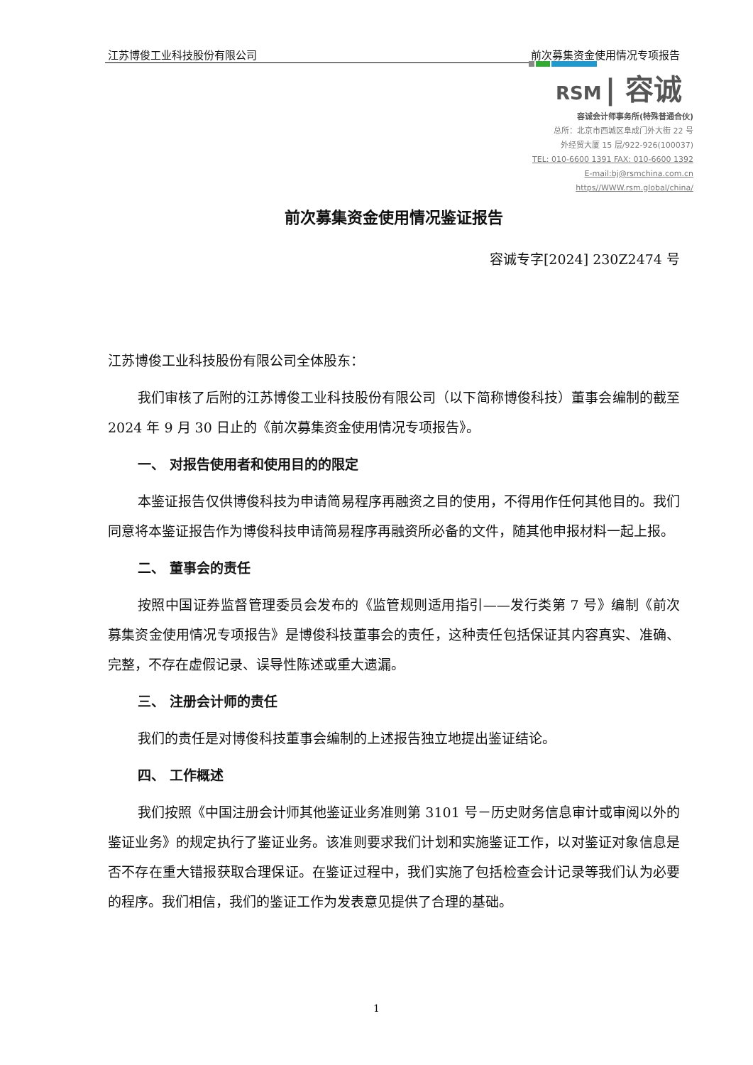江苏博俊工业科技股份有限公司 前次募集资金使用情况专项报告
RSM | 容诚
容诚会计师事务所(特殊普通合伙)
总所：北京市西城区阜成门外大街 22 号
外经贸大厦 15 层/922-926(100037)
TEL: 010-6600 1391 FAX: 010-6600 1392
E-mail:bj@rsmchina.com.cn
https//WWW.rsm.global/china/
前次募集资金使用情况鉴证报告
容诚专字[2024] 230Z2474 号
江苏博俊工业科技股份有限公司全体股东：
我们审核了后附的江苏博俊工业科技股份有限公司（以下简称博俊科技）董事会编制的截至 2024 年 9 月 30 日止的《前次募集资金使用情况专项报告》。
一、 对报告使用者和使用目的的限定
本鉴证报告仅供博俊科技为申请简易程序再融资之目的使用，不得用作任何其他目的。我们同意将本鉴证报告作为博俊科技申请简易程序再融资所必备的文件，随其他申报材料一起上报。
二、 董事会的责任
按照中国证券监督管理委员会发布的《监管规则适用指引——发行类第 7 号》编制《前次募集资金使用情况专项报告》是博俊科技董事会的责任，这种责任包括保证其内容真实、准确、完整，不存在虚假记录、误导性陈述或重大遗漏。
三、 注册会计师的责任
我们的责任是对博俊科技董事会编制的上述报告独立地提出鉴证结论。
四、 工作概述
我们按照《中国注册会计师其他鉴证业务准则第 3101 号－历史财务信息审计或审阅以外的鉴证业务》的规定执行了鉴证业务。该准则要求我们计划和实施鉴证工作，以对鉴证对象信息是否不存在重大错报获取合理保证。在鉴证过程中，我们实施了包括检查会计记录等我们认为必要的程序。我们相信，我们的鉴证工作为发表意见提供了合理的基础。
1